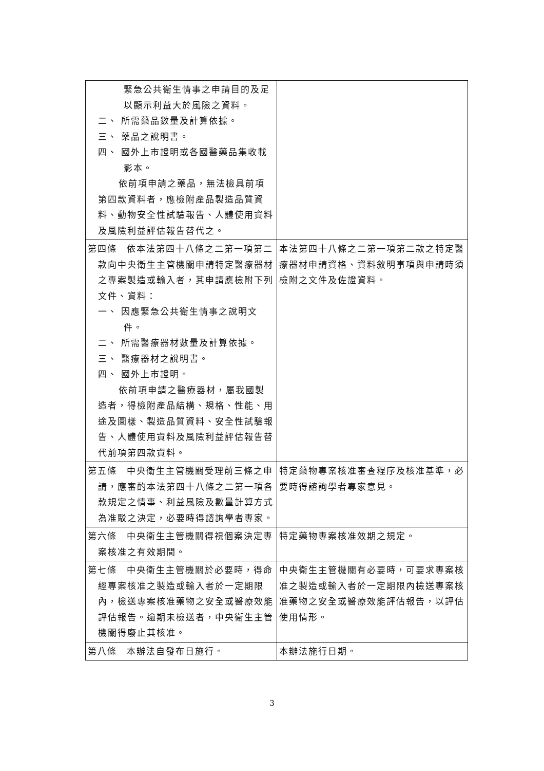| 緊急公共衛生情事之申請目的及足以顯示利益大於風險之資料。 二、 所需藥品數量及計算依據。 三、 藥品之說明書。 四、 國外上市證明或各國醫藥品集收載影本。 依前項申請之藥品，無法檢具前項第四款資料者，應檢附產品製造品質資料、動物安全性試驗報告、人體使用資料及風險利益評估報告替代之。 | |
| 第四條 依本法第四十八條之二第一項第二款向中央衛生主管機關申請特定醫療器材之專案製造或輸入者，其申請應檢附下列文件、資料： 一、 因應緊急公共衛生情事之說明文件。 二、 所需醫療器材數量及計算依據。 三、 醫療器材之說明書。 四、 國外上市證明。 依前項申請之醫療器材，屬我國製造者，得檢附產品結構、規格、性能、用途及圖樣、製造品質資料、安全性試驗報告、人體使用資料及風險利益評估報告替代前項第四款資料。 | 本法第四十八條之二第一項第二款之特定醫療器材申請資格、資料敘明事項與申請時須檢附之文件及佐證資料。 |
| 第五條 中央衛生主管機關受理前三條之申請，應審酌本法第四十八條之二第一項各款規定之情事、利益風險及數量計算方式為准駁之決定，必要時得諮詢學者專家。 | 特定藥物專案核准審查程序及核准基準，必要時得諮詢學者專家意見。 |
| 第六條 中央衛生主管機關得視個案決定專案核准之有效期間。 | 特定藥物專案核准效期之規定。 |
| 第七條 中央衛生主管機關於必要時，得命經專案核准之製造或輸入者於一定期限內，檢送專案核准藥物之安全或醫療效能評估報告。逾期未檢送者，中央衛生主管機關得廢止其核准。 | 中央衛生主管機關有必要時，可要求專案核准之製造或輸入者於一定期限內檢送專案核准藥物之安全或醫療效能評估報告，以評估使用情形。 |
| 第八條 本辦法自發布日施行。 | 本辦法施行日期。 |
3